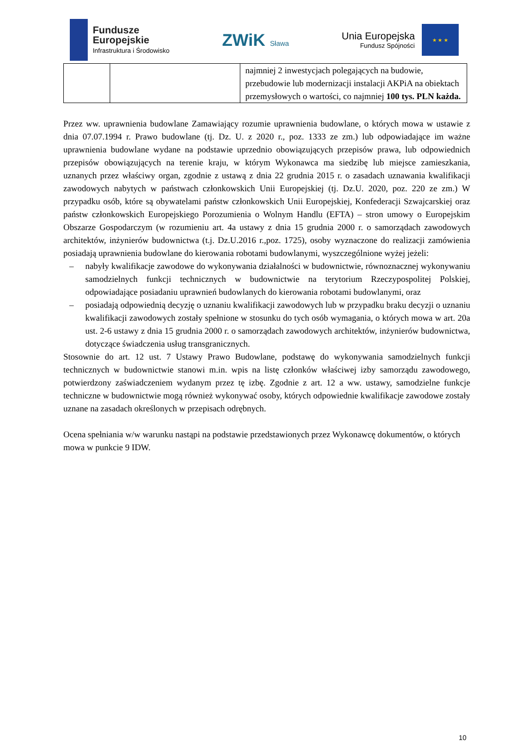Fundusze
Europejskie
Infrastruktura i Środowisko
ZWiK Sława
Unia Europejska
Fundusz Spójności
★ ★ ★
| | | najmniej 2 inwestycjach polegających na budowie, przebudowie lub modernizacji instalacji AKPiA na obiektach przemysłowych o wartości, co najmniej 100 tys. PLN każda. |
Przez ww. uprawnienia budowlane Zamawiający rozumie uprawnienia budowlane, o których mowa w ustawie z dnia 07.07.1994 r. Prawo budowlane (tj. Dz. U. z 2020 r., poz. 1333 ze zm.) lub odpowiadające im ważne uprawnienia budowlane wydane na podstawie uprzednio obowiązujących przepisów prawa, lub odpowiednich przepisów obowiązujących na terenie kraju, w którym Wykonawca ma siedzibę lub miejsce zamieszkania, uznanych przez właściwy organ, zgodnie z ustawą z dnia 22 grudnia 2015 r. o zasadach uznawania kwalifikacji zawodowych nabytych w państwach członkowskich Unii Europejskiej (tj. Dz.U. 2020, poz. 220 ze zm.) W przypadku osób, które są obywatelami państw członkowskich Unii Europejskiej, Konfederacji Szwajcarskiej oraz państw członkowskich Europejskiego Porozumienia o Wolnym Handlu (EFTA) – stron umowy o Europejskim Obszarze Gospodarczym (w rozumieniu art. 4a ustawy z dnia 15 grudnia 2000 r. o samorządach zawodowych architektów, inżynierów budownictwa (t.j. Dz.U.2016 r.,poz. 1725), osoby wyznaczone do realizacji zamówienia posiadają uprawnienia budowlane do kierowania robotami budowlanymi, wyszczególnione wyżej jeżeli:
– nabyły kwalifikacje zawodowe do wykonywania działalności w budownictwie, równoznacznej wykonywaniu samodzielnych funkcji technicznych w budownictwie na terytorium Rzeczypospolitej Polskiej, odpowiadające posiadaniu uprawnień budowlanych do kierowania robotami budowlanymi, oraz
– posiadają odpowiednią decyzję o uznaniu kwalifikacji zawodowych lub w przypadku braku decyzji o uznaniu kwalifikacji zawodowych zostały spełnione w stosunku do tych osób wymagania, o których mowa w art. 20a ust. 2-6 ustawy z dnia 15 grudnia 2000 r. o samorządach zawodowych architektów, inżynierów budownictwa, dotyczące świadczenia usług transgranicznych.
Stosownie do art. 12 ust. 7 Ustawy Prawo Budowlane, podstawę do wykonywania samodzielnych funkcji technicznych w budownictwie stanowi m.in. wpis na listę członków właściwej izby samorządu zawodowego, potwierdzony zaświadczeniem wydanym przez tę izbę. Zgodnie z art. 12 a ww. ustawy, samodzielne funkcje techniczne w budownictwie mogą również wykonywać osoby, których odpowiednie kwalifikacje zawodowe zostały uznane na zasadach określonych w przepisach odrębnych.
Ocena spełniania w/w warunku nastąpi na podstawie przedstawionych przez Wykonawcę dokumentów, o których mowa w punkcie 9 IDW.
10